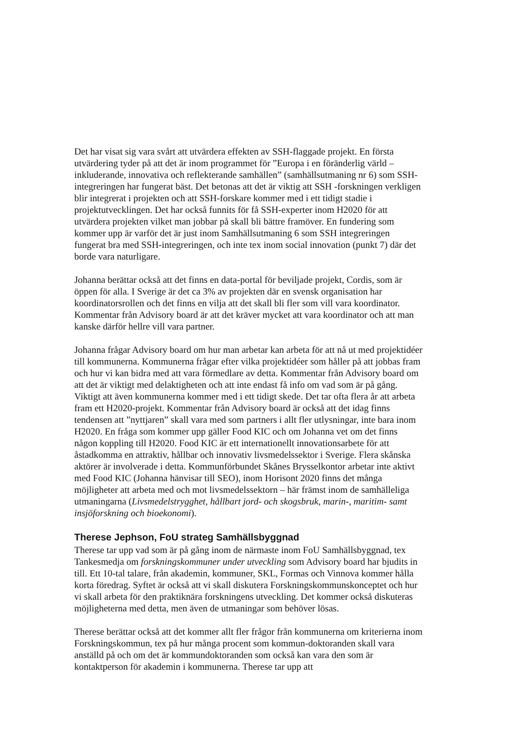Det har visat sig vara svårt att utvärdera effekten av SSH-flaggade projekt. En första utvärdering tyder på att det är inom programmet för ”Europa i en föränderlig värld – inkluderande, innovativa och reflekterande samhällen” (samhällsutmaning nr 6) som SSH-integreringen har fungerat bäst. Det betonas att det är viktig att SSH -forskningen verkligen blir integrerat i projekten och att SSH-forskare kommer med i ett tidigt stadie i projektutvecklingen. Det har också funnits för få SSH-experter inom H2020 för att utvärdera projekten vilket man jobbar på skall bli bättre framöver. En fundering som kommer upp är varför det är just inom Samhällsutmaning 6 som SSH integreringen fungerat bra med SSH-integreringen, och inte tex inom social innovation (punkt 7) där det borde vara naturligare.
Johanna berättar också att det finns en data-portal för beviljade projekt, Cordis, som är öppen för alla. I Sverige är det ca 3% av projekten där en svensk organisation har koordinatorsrollen och det finns en vilja att det skall bli fler som vill vara koordinator. Kommentar från Advisory board är att det kräver mycket att vara koordinator och att man kanske därför hellre vill vara partner.
Johanna frågar Advisory board om hur man arbetar kan arbeta för att nå ut med projektidéer till kommunerna. Kommunerna frågar efter vilka projektidéer som håller på att jobbas fram och hur vi kan bidra med att vara förmedlare av detta. Kommentar från Advisory board om att det är viktigt med delaktigheten och att inte endast få info om vad som är på gång. Viktigt att även kommunerna kommer med i ett tidigt skede. Det tar ofta flera år att arbeta fram ett H2020-projekt. Kommentar från Advisory board är också att det idag finns tendensen att ”nyttjaren” skall vara med som partners i allt fler utlysningar, inte bara inom H2020. En fråga som kommer upp gäller Food KIC och om Johanna vet om det finns någon koppling till H2020. Food KIC är ett internationellt innovationsarbete för att åstadkomma en attraktiv, hållbar och innovativ livsmedelssektor i Sverige. Flera skånska aktörer är involverade i detta. Kommunförbundet Skånes Brysselkontor arbetar inte aktivt med Food KIC (Johanna hänvisar till SEO), inom Horisont 2020 finns det många möjligheter att arbeta med och mot livsmedelssektorn – här främst inom de samhälleliga utmaningarna (Livsmedelstrygghet, hållbart jord- och skogsbruk, marin-, maritim- samt insjöforskning och bioekonomi).
Therese Jephson, FoU strateg Samhällsbyggnad
Therese tar upp vad som är på gång inom de närmaste inom FoU Samhällsbyggnad, tex Tankesmedja om forskningskommuner under utveckling som Advisory board har bjudits in till. Ett 10-tal talare, från akademin, kommuner, SKL, Formas och Vinnova kommer hålla korta föredrag. Syftet är också att vi skall diskutera Forskningskommunskonceptet och hur vi skall arbeta för den praktiknära forskningens utveckling. Det kommer också diskuteras möjligheterna med detta, men även de utmaningar som behöver lösas.
Therese berättar också att det kommer allt fler frågor från kommunerna om kriterierna inom Forskningskommun, tex på hur många procent som kommun-doktoranden skall vara anställd på och om det är kommundoktoranden som också kan vara den som är kontaktperson för akademin i kommunerna. Therese tar upp att